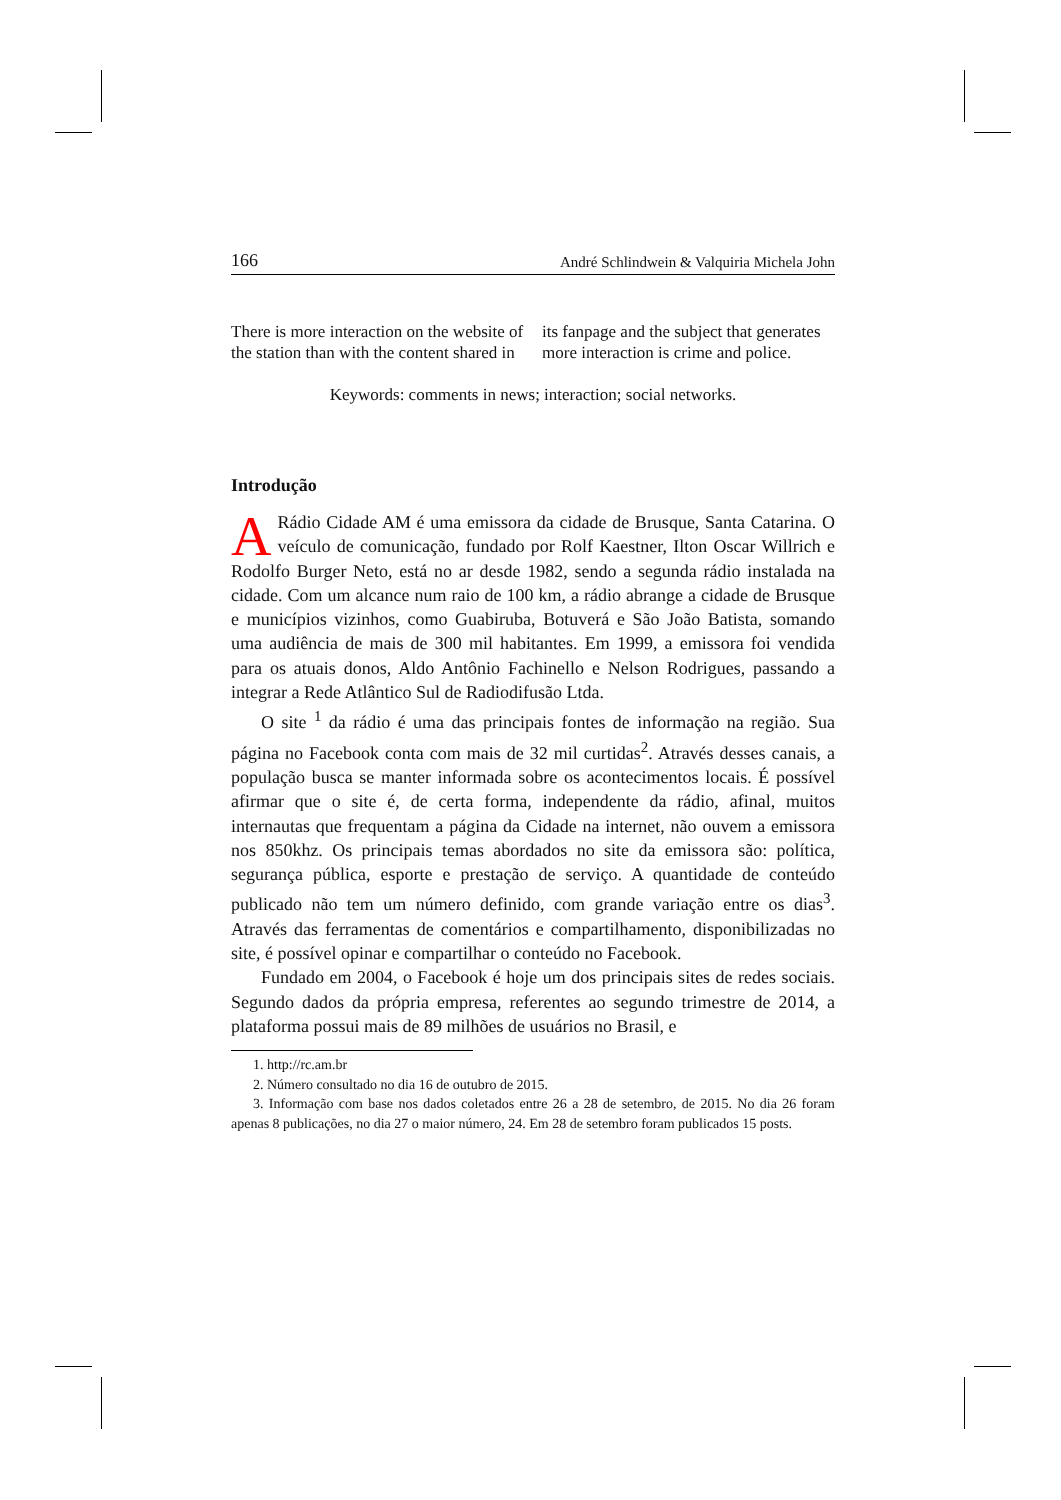166 André Schlindwein & Valquiria Michela John
There is more interaction on the website of the station than with the content shared in its fanpage and the subject that generates more interaction is crime and police.
Keywords: comments in news; interaction; social networks.
Introdução
ARádio Cidade AM é uma emissora da cidade de Brusque, Santa Catarina. O veículo de comunicação, fundado por Rolf Kaestner, Ilton Oscar Willrich e Rodolfo Burger Neto, está no ar desde 1982, sendo a segunda rádio instalada na cidade. Com um alcance num raio de 100 km, a rádio abrange a cidade de Brusque e municípios vizinhos, como Guabiruba, Botuverá e São João Batista, somando uma audiência de mais de 300 mil habitantes. Em 1999, a emissora foi vendida para os atuais donos, Aldo Antônio Fachinello e Nelson Rodrigues, passando a integrar a Rede Atlântico Sul de Radiodifusão Ltda.
O site <sup>1</sup> da rádio é uma das principais fontes de informação na região. Sua página no Facebook conta com mais de 32 mil curtidas<sup>2</sup>. Através desses canais, a população busca se manter informada sobre os acontecimentos locais. É possível afirmar que o site é, de certa forma, independente da rádio, afinal, muitos internautas que frequentam a página da Cidade na internet, não ouvem a emissora nos 850khz. Os principais temas abordados no site da emissora são: política, segurança pública, esporte e prestação de serviço. A quantidade de conteúdo publicado não tem um número definido, com grande variação entre os dias<sup>3</sup>. Através das ferramentas de comentários e compartilhamento, disponibilizadas no site, é possível opinar e compartilhar o conteúdo no Facebook.
Fundado em 2004, o Facebook é hoje um dos principais sites de redes sociais. Segundo dados da própria empresa, referentes ao segundo trimestre de 2014, a plataforma possui mais de 89 milhões de usuários no Brasil, e
1. http://rc.am.br
2. Número consultado no dia 16 de outubro de 2015.
3. Informação com base nos dados coletados entre 26 a 28 de setembro, de 2015. No dia 26 foram apenas 8 publicações, no dia 27 o maior número, 24. Em 28 de setembro foram publicados 15 posts.